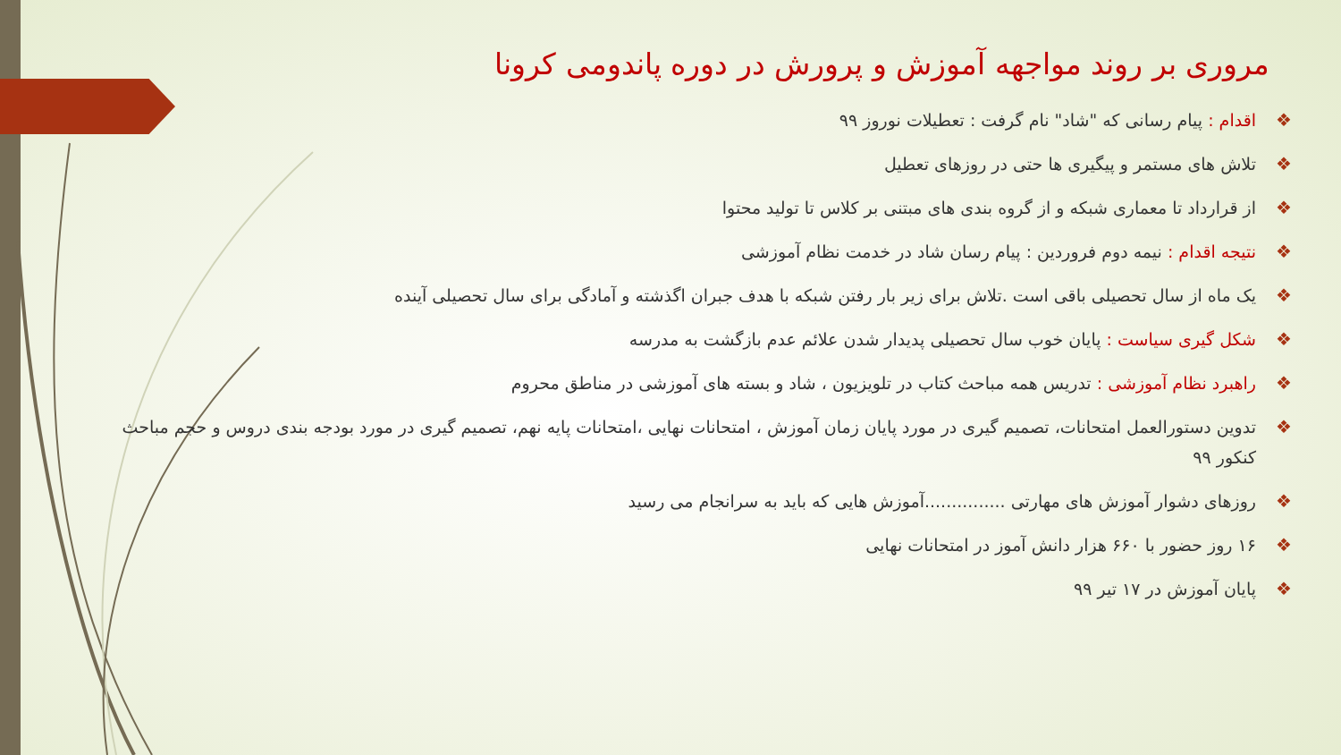مروری بر روند مواجهه آموزش و پرورش در دوره پاندومی کرونا
❖ اقدام : پیام رسانی که "شاد" نام گرفت : تعطیلات نوروز ۹۹
❖ تلاش های مستمر و پیگیری ها حتی در روزهای تعطیل
❖ از قرارداد تا معماری شبکه و از گروه بندی های مبتنی بر کلاس تا تولید محتوا
❖ نتیجه اقدام : نیمه دوم فروردین : پیام رسان شاد در خدمت نظام آموزشی
❖ یک ماه از سال تحصیلی باقی است .تلاش برای زیر بار رفتن شبکه با هدف جبران اگذشته و آمادگی برای سال تحصیلی آینده
❖ شکل گیری سیاست : پایان خوب سال تحصیلی پدیدار شدن علائم عدم بازگشت به مدرسه
❖ راهبرد نظام آموزشی : تدریس همه مباحث کتاب در تلویزیون ، شاد و بسته های آموزشی در مناطق محروم
❖ تدوین دستورالعمل امتحانات، تصمیم گیری در مورد پایان زمان آموزش ، امتحانات نهایی ،امتحانات پایه نهم، تصمیم گیری در مورد بودجه بندی دروس و حجم مباحث کنکور ۹۹
❖ روزهای دشوار آموزش های مهارتی ...............آموزش هایی که باید به سرانجام می رسید
❖ ۱۶ روز حضور با ۶۶۰ هزار دانش آموز در امتحانات نهایی
❖ پایان آموزش در ۱۷ تیر ۹۹